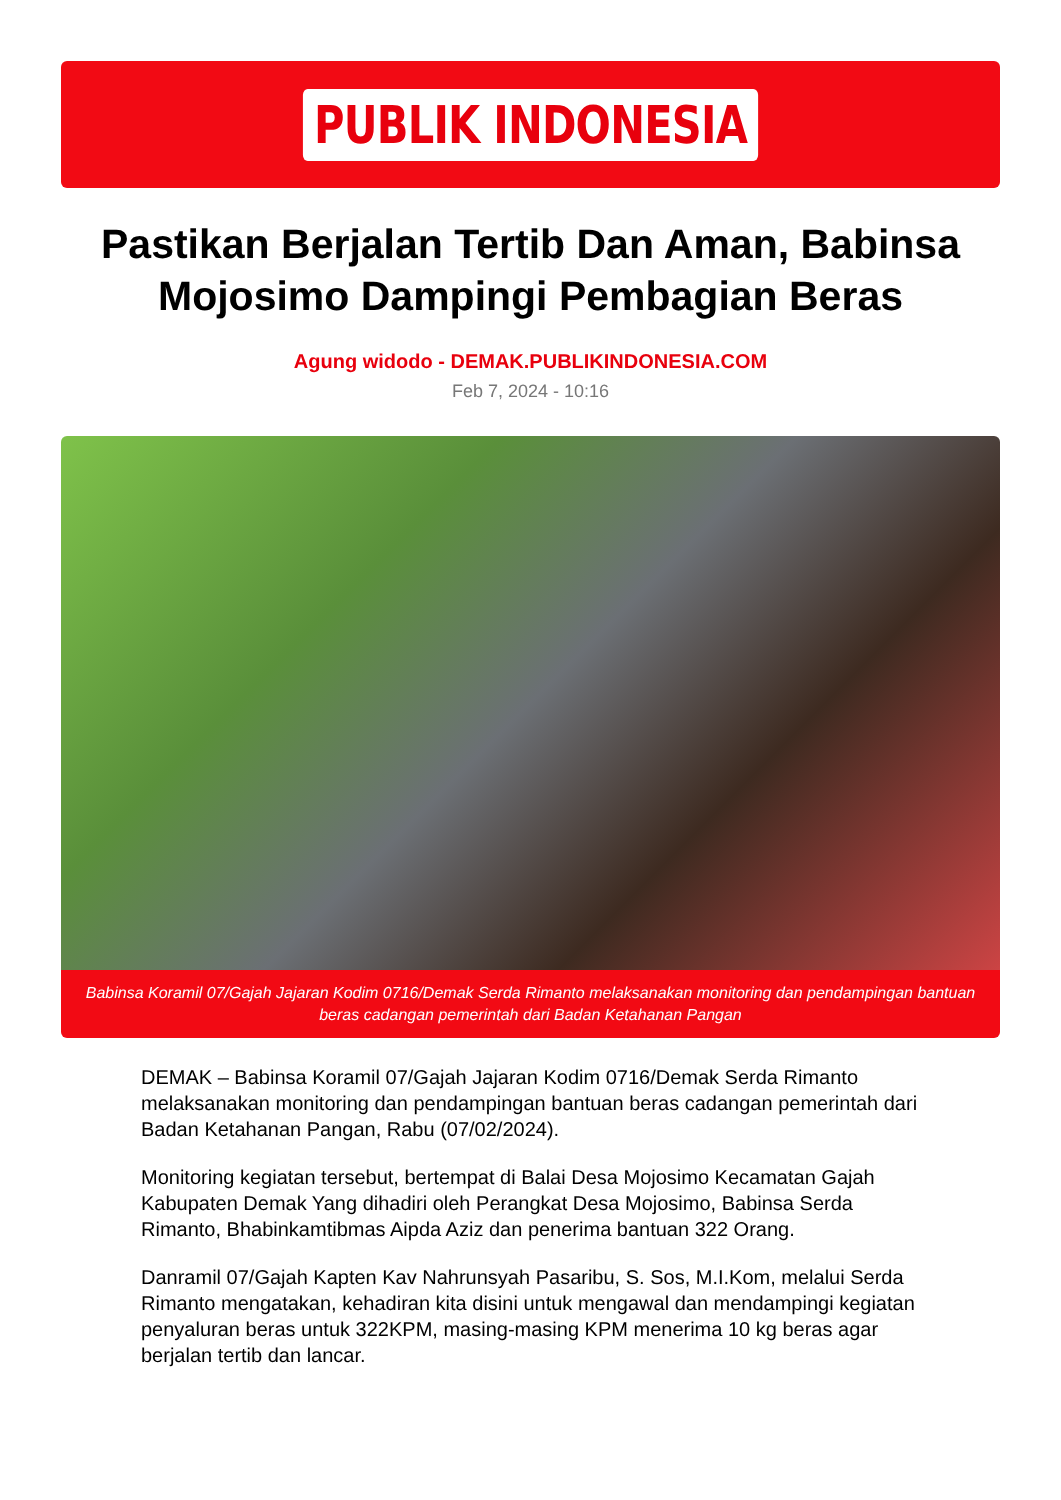PUBLIK INDONESIA
Pastikan Berjalan Tertib Dan Aman, Babinsa Mojosimo Dampingi Pembagian Beras
Agung widodo - DEMAK.PUBLIKINDONESIA.COM
Feb 7, 2024 - 10:16
Babinsa Koramil 07/Gajah Jajaran Kodim 0716/Demak Serda Rimanto melaksanakan monitoring dan pendampingan bantuan beras cadangan pemerintah dari Badan Ketahanan Pangan
DEMAK – Babinsa Koramil 07/Gajah Jajaran Kodim 0716/Demak Serda Rimanto melaksanakan monitoring dan pendampingan bantuan beras cadangan pemerintah dari Badan Ketahanan Pangan, Rabu (07/02/2024).
Monitoring kegiatan tersebut, bertempat di Balai Desa Mojosimo Kecamatan Gajah Kabupaten Demak Yang dihadiri oleh Perangkat Desa Mojosimo, Babinsa Serda Rimanto, Bhabinkamtibmas Aipda Aziz dan penerima bantuan 322 Orang.
Danramil 07/Gajah Kapten Kav Nahrunsyah Pasaribu, S. Sos, M.I.Kom, melalui Serda Rimanto mengatakan, kehadiran kita disini untuk mengawal dan mendampingi kegiatan penyaluran beras untuk 322KPM, masing-masing KPM menerima 10 kg beras agar berjalan tertib dan lancar.